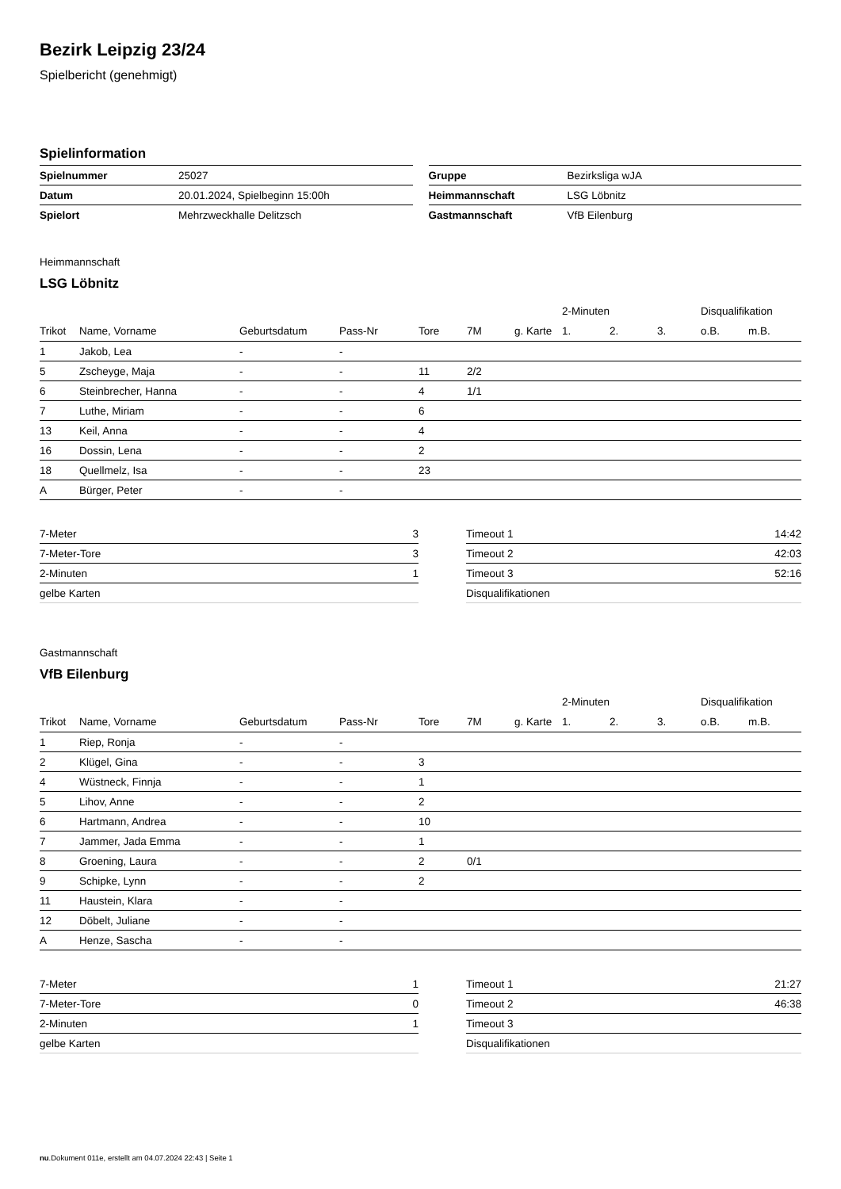Bezirk Leipzig 23/24
Spielbericht (genehmigt)
Spielinformation
| Spielnummer | 25027 |
| Datum | 20.01.2024, Spielbeginn 15:00h |
| Spielort | Mehrzweckhalle Delitzsch |
| Gruppe | Bezirksliga wJA |
| Heimmannschaft | LSG Löbnitz |
| Gastmannschaft | VfB Eilenburg |
Heimmannschaft
LSG Löbnitz
| | | | | | | | 2-Minuten | | | Disqualifikation | |
| --- | --- | --- | --- | --- | --- | --- | --- | --- | --- | --- | --- |
| Trikot | Name, Vorname | Geburtsdatum | Pass-Nr | Tore | 7M | g. Karte | 1. | 2. | 3. | o.B. | m.B. |
| 1 | Jakob, Lea | - | - | | | | | | | | |
| 5 | Zscheyge, Maja | - | - | 11 | 2/2 | | | | | | |
| 6 | Steinbrecher, Hanna | - | - | 4 | 1/1 | | | | | | |
| 7 | Luthe, Miriam | - | - | 6 | | | | | | | |
| 13 | Keil, Anna | - | - | 4 | | | | | | | |
| 16 | Dossin, Lena | - | - | 2 | | | | | | | |
| 18 | Quellmelz, Isa | - | - | 23 | | | | | | | |
| A | Bürger, Peter | - | - | | | | | | | | |
| 7-Meter | 3 |
| 7-Meter-Tore | 3 |
| 2-Minuten | 1 |
| gelbe Karten | |
| Timeout 1 | 14:42 |
| Timeout 2 | 42:03 |
| Timeout 3 | 52:16 |
| Disqualifikationen | |
Gastmannschaft
VfB Eilenburg
| | | | | | | | 2-Minuten | | | Disqualifikation | |
| --- | --- | --- | --- | --- | --- | --- | --- | --- | --- | --- | --- |
| Trikot | Name, Vorname | Geburtsdatum | Pass-Nr | Tore | 7M | g. Karte | 1. | 2. | 3. | o.B. | m.B. |
| 1 | Riep, Ronja | - | - | | | | | | | | |
| 2 | Klügel, Gina | - | - | 3 | | | | | | | |
| 4 | Wüstneck, Finnja | - | - | 1 | | | | | | | |
| 5 | Lihov, Anne | - | - | 2 | | | | | | | |
| 6 | Hartmann, Andrea | - | - | 10 | | | | | | | |
| 7 | Jammer, Jada Emma | - | - | 1 | | | | | | | |
| 8 | Groening, Laura | - | - | 2 | 0/1 | | | | | | |
| 9 | Schipke, Lynn | - | - | 2 | | | | | | | |
| 11 | Haustein, Klara | - | - | | | | | | | | |
| 12 | Döbelt, Juliane | - | - | | | | | | | | |
| A | Henze, Sascha | - | - | | | | | | | | |
| 7-Meter | 1 |
| 7-Meter-Tore | 0 |
| 2-Minuten | 1 |
| gelbe Karten | |
| Timeout 1 | 21:27 |
| Timeout 2 | 46:38 |
| Timeout 3 | |
| Disqualifikationen | |
nu.Dokument 011e, erstellt am 04.07.2024 22:43 | Seite 1